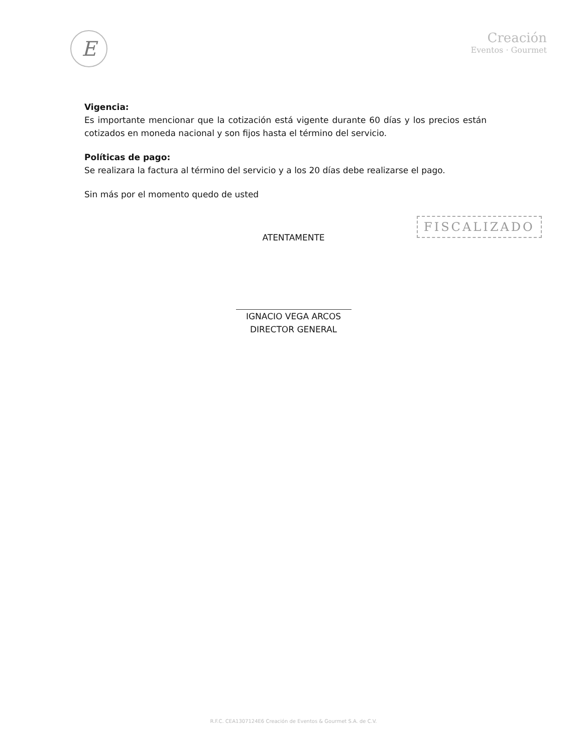E
Creación
Eventos · Gourmet
Vigencia:
Es importante mencionar que la cotización está vigente durante 60 días y los precios están cotizados en moneda nacional y son fijos hasta el término del servicio.
Políticas de pago:
Se realizara la factura al término del servicio y a los 20 días debe realizarse el pago.
Sin más por el momento quedo de usted
FISCALIZADO
ATENTAMENTE
IGNACIO VEGA ARCOS
DIRECTOR GENERAL
R.F.C. CEA1307124E6 Creación de Eventos & Gourmet S.A. de C.V.